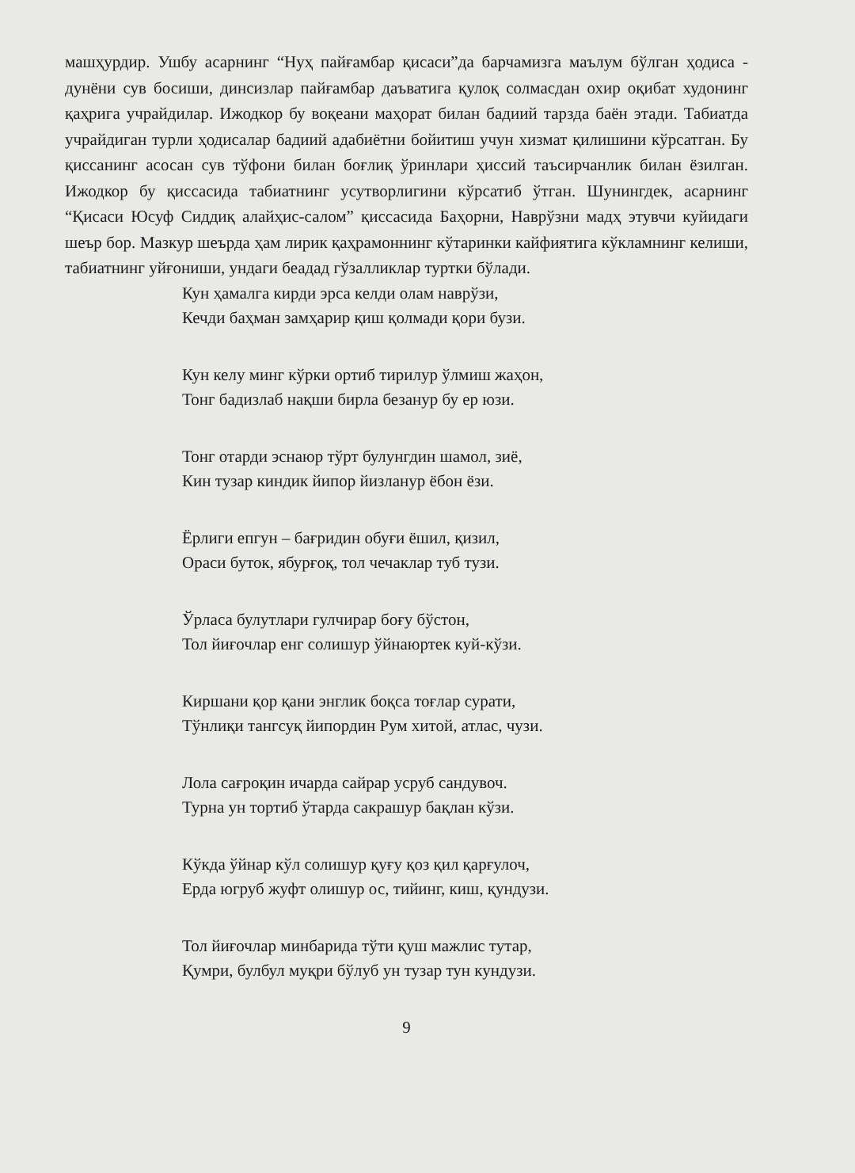машҳурдир. Ушбу асарнинг “Нуҳ пайғамбар қисаси”да барчамизга маълум бўлган ҳодиса - дунёни сув босиши, динсизлар пайғамбар даъватига қулоқ солмасдан охир оқибат худонинг қаҳрига учрайдилар. Ижодкор бу воқеани маҳорат билан бадиий тарзда баён этади. Табиатда учрайдиган турли ҳодисалар бадиий адабиётни бойитиш учун хизмат қилишини кўрсатган. Бу қиссанинг асосан сув тўфони билан боғлиқ ўринлари ҳиссий таъсирчанлик билан ёзилган. Ижодкор бу қиссасида табиатнинг усутворлигини кўрсатиб ўтган. Шунингдек, асарнинг “Қисаси Юсуф Сиддиқ алайҳис-салом” қиссасида Баҳорни, Наврўзни мадҳ этувчи куйидаги шеър бор. Мазкур шеърда ҳам лирик қаҳрамоннинг кўтаринки кайфиятига кўкламнинг келиши, табиатнинг уйғониши, ундаги беадад гўзалликлар туртки бўлади.
Кун ҳамалга кирди эрса келди олам наврўзи,
Кечди баҳман замҳарир қиш қолмади қори бузи.
Кун келу минг кўрки ортиб тирилур ўлмиш жаҳон,
Тонг бадизлаб нақши бирла безанур бу ер юзи.
Тонг отарди эснаюр тўрт булунгдин шамол, зиё,
Кин тузар киндик йипор йизланур ёбон ёзи.
Ёрлиги епгун – бағридин обуғи ёшил, қизил,
Ораси буток, ябурғоқ, тол чечаклар туб тузи.
Ўрласа булутлари гулчирар боғу бўстон,
Тол йиғочлар енг солишур ўйнаюртек куй-кўзи.
Киршани қор қани энглик боқса тоғлар сурати,
Тўнлиқи тангсуқ йипордин Рум хитой, атлас, чузи.
Лола сағроқин ичарда сайрар усруб сандувоч.
Турна ун тортиб ўтарда сакрашур бақлан кўзи.
Кўкда ўйнар кўл солишур қуғу қоз қил қарғулоч,
Ерда югруб жуфт олишур ос, тийинг, киш, қундузи.
Тол йиғочлар минбарида тўти қуш мажлис тутар,
Қумри, булбул муқри бўлуб ун тузар тун кундузи.
9